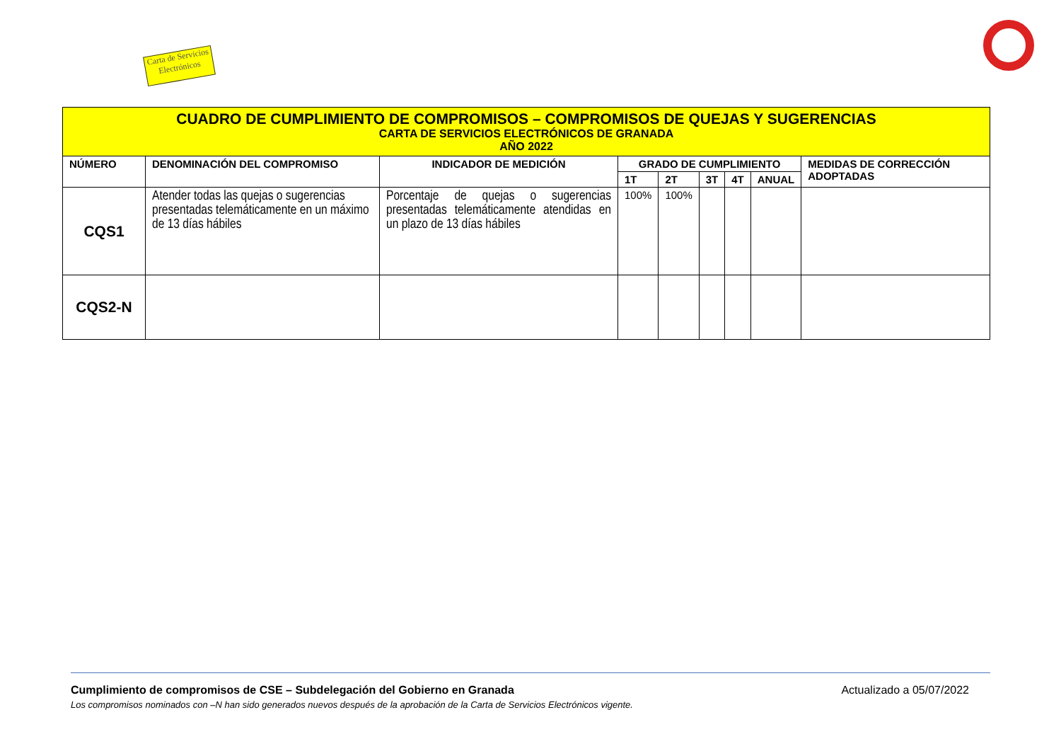Carta de Servicios Electrónicos
| CUADRO DE CUMPLIMIENTO DE COMPROMISOS – COMPROMISOS DE QUEJAS Y SUGERENCIAS CARTA DE SERVICIOS ELECTRÓNICOS DE GRANADA AÑO 2022 | | | | | | | | |
| NÚMERO | DENOMINACIÓN DEL COMPROMISO | INDICADOR DE MEDICIÓN | GRADO DE CUMPLIMIENTO | | | | | MEDIDAS DE CORRECCIÓN ADOPTADAS |
| | | | 1T | 2T | 3T | 4T | ANUAL | |
| CQS1 | Atender todas las quejas o sugerencias presentadas telemáticamente en un máximo de 13 días hábiles | Porcentaje de quejas o sugerencias presentadas telemáticamente atendidas en un plazo de 13 días hábiles | 100% | 100% | | | | |
| CQS2-N | | | | | | | | |
Cumplimiento de compromisos de CSE – Subdelegación del Gobierno en Granada Actualizado a 05/07/2022
Los compromisos nominados con –N han sido generados nuevos después de la aprobación de la Carta de Servicios Electrónicos vigente.